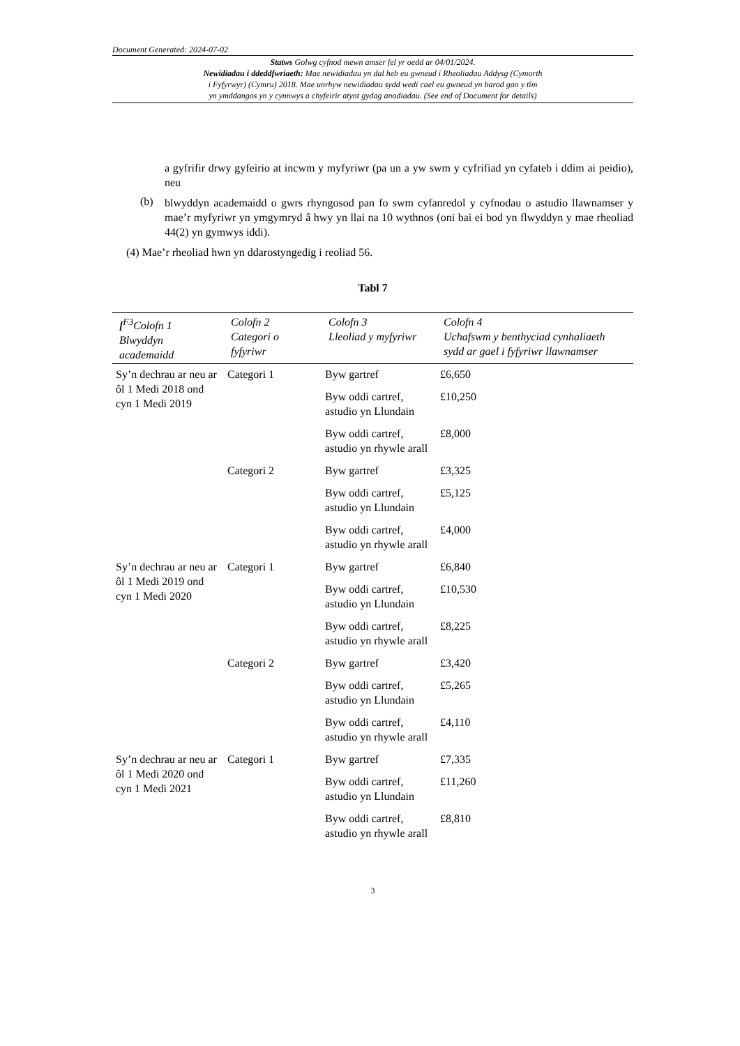Document Generated: 2024-07-02
Statws Golwg cyfnod mewn amser fel yr oedd ar 04/01/2024.
Newidiadau i ddeddfwriaeth: Mae newidiadau yn dal heb eu gwneud i Rheoliadau Addysg (Cymorth
i Fyfyrwyr) (Cymru) 2018. Mae unrhyw newidiadau sydd wedi cael eu gwneud yn barod gan y tîm
yn ymddangos yn y cynnwys a chyfeirir atynt gydag anodiadau. (See end of Document for details)
a gyfrifir drwy gyfeirio at incwm y myfyriwr (pa un a yw swm y cyfrifiad yn cyfateb i ddim ai peidio), neu
(b)
blwyddyn academaidd o gwrs rhyngosod pan fo swm cyfanredol y cyfnodau o astudio llawnamser y mae’r myfyriwr yn ymgymryd â hwy yn llai na 10 wythnos (oni bai ei bod yn flwyddyn y mae rheoliad 44(2) yn gymwys iddi).
(4) Mae’r rheoliad hwn yn ddarostyngedig i reoliad 56.
Tabl 7
| [<sup>F3</sup>Colofn 1 Blwyddyn academaidd | Colofn 2 Categori o fyfyriwr | Colofn 3 Lleoliad y myfyriwr | Colofn 4 Uchafswm y benthyciad cynhaliaeth sydd ar gael i fyfyriwr llawnamser |
| --- | --- | --- | --- |
| Sy’n dechrau ar neu ar ôl 1 Medi 2018 ond cyn 1 Medi 2019 | Categori 1 | Byw gartref | £6,650 |
| | | Byw oddi cartref, astudio yn Llundain | £10,250 |
| | | Byw oddi cartref, astudio yn rhywle arall | £8,000 |
| | Categori 2 | Byw gartref | £3,325 |
| | | Byw oddi cartref, astudio yn Llundain | £5,125 |
| | | Byw oddi cartref, astudio yn rhywle arall | £4,000 |
| Sy’n dechrau ar neu ar ôl 1 Medi 2019 ond cyn 1 Medi 2020 | Categori 1 | Byw gartref | £6,840 |
| | | Byw oddi cartref, astudio yn Llundain | £10,530 |
| | | Byw oddi cartref, astudio yn rhywle arall | £8,225 |
| | Categori 2 | Byw gartref | £3,420 |
| | | Byw oddi cartref, astudio yn Llundain | £5,265 |
| | | Byw oddi cartref, astudio yn rhywle arall | £4,110 |
| Sy’n dechrau ar neu ar ôl 1 Medi 2020 ond cyn 1 Medi 2021 | Categori 1 | Byw gartref | £7,335 |
| | | Byw oddi cartref, astudio yn Llundain | £11,260 |
| | | Byw oddi cartref, astudio yn rhywle arall | £8,810 |
3